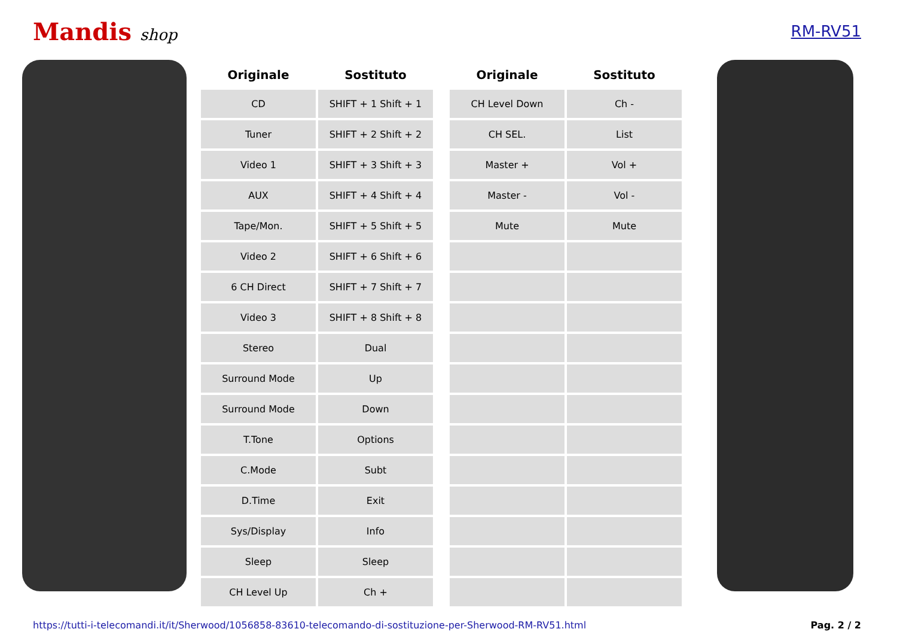Mandis shop RM-RV51
| Originale | Sostituto |
| --- | --- |
| CD | SHIFT + 1 Shift + 1 |
| Tuner | SHIFT + 2 Shift + 2 |
| Video 1 | SHIFT + 3 Shift + 3 |
| AUX | SHIFT + 4 Shift + 4 |
| Tape/Mon. | SHIFT + 5 Shift + 5 |
| Video 2 | SHIFT + 6 Shift + 6 |
| 6 CH Direct | SHIFT + 7 Shift + 7 |
| Video 3 | SHIFT + 8 Shift + 8 |
| Stereo | Dual |
| Surround Mode | Up |
| Surround Mode | Down |
| T.Tone | Options |
| C.Mode | Subt |
| D.Time | Exit |
| Sys/Display | Info |
| Sleep | Sleep |
| CH Level Up | Ch + |
| Originale | Sostituto |
| --- | --- |
| CH Level Down | Ch - |
| CH SEL. | List |
| Master + | Vol + |
| Master - | Vol - |
| Mute | Mute |
https://tutti-i-telecomandi.it/it/Sherwood/1056858-83610-telecomando-di-sostituzione-per-Sherwood-RM-RV51.html Pag. 2 / 2